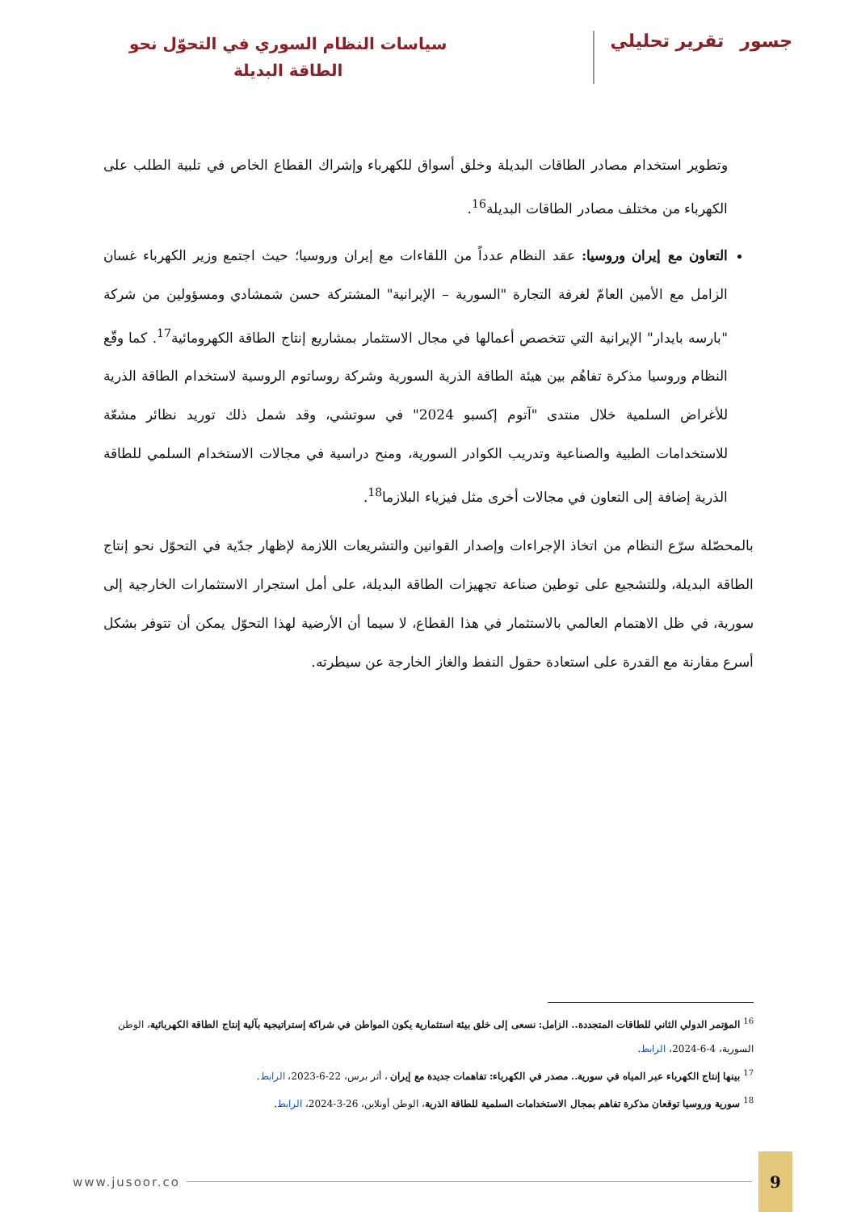جسورتقرير تحليلي
سياسات النظام السوري في التحوّل نحو
الطاقة البديلة
وتطوير استخدام مصادر الطاقات البديلة وخلق أسواق للكهرباء وإشراك القطاع الخاص في تلبية الطلب على الكهرباء من مختلف مصادر الطاقات البديلة<sup>16</sup>.
التعاون مع إيران وروسيا: عقد النظام عدداً من اللقاءات مع إيران وروسيا؛ حيث اجتمع وزير الكهرباء غسان الزامل مع الأمين العامّ لغرفة التجارة "السورية – الإيرانية" المشتركة حسن شمشادي ومسؤولين من شركة "بارسه بايدار" الإيرانية التي تتخصص أعمالها في مجال الاستثمار بمشاريع إنتاج الطاقة الكهرومائية<sup>17</sup>. كما وقّع النظام وروسيا مذكرة تفاهُم بين هيئة الطاقة الذرية السورية وشركة روساتوم الروسية لاستخدام الطاقة الذرية للأغراض السلمية خلال منتدى "آتوم إكسبو 2024" في سوتشي، وقد شمل ذلك توريد نظائر مشعّة للاستخدامات الطبية والصناعية وتدريب الكوادر السورية، ومنح دراسية في مجالات الاستخدام السلمي للطاقة الذرية إضافة إلى التعاون في مجالات أخرى مثل فيزياء البلازما<sup>18</sup>.
بالمحصّلة سرّع النظام من اتخاذ الإجراءات وإصدار القوانين والتشريعات اللازمة لإظهار جدّية في التحوّل نحو إنتاج الطاقة البديلة، وللتشجيع على توطين صناعة تجهيزات الطاقة البديلة، على أمل استجرار الاستثمارات الخارجية إلى سورية، في ظل الاهتمام العالمي بالاستثمار في هذا القطاع، لا سيما أن الأرضية لهذا التحوّل يمكن أن تتوفر بشكل أسرع مقارنة مع القدرة على استعادة حقول النفط والغاز الخارجة عن سيطرته.
<sup>16</sup> المؤتمر الدولي الثاني للطاقات المتجددة.. الزامل: نسعى إلى خلق بيئة استثمارية يكون المواطن في شراكة إستراتيجية بآلية إنتاج الطاقة الكهربائية، الوطن السورية، 4-6-2024، الرابط.
<sup>17</sup> بينها إنتاج الكهرباء عبر المياه في سورية.. مصدر في الكهرباء: تفاهمات جديدة مع إيران ، أثر برس، 22-6-2023، الرابط.
<sup>18</sup> سورية وروسيا توقعان مذكرة تفاهم بمجال الاستخدامات السلمية للطاقة الذرية، الوطن أونلاين، 26-3-2024، الرابط.
www.jusoor.co 9